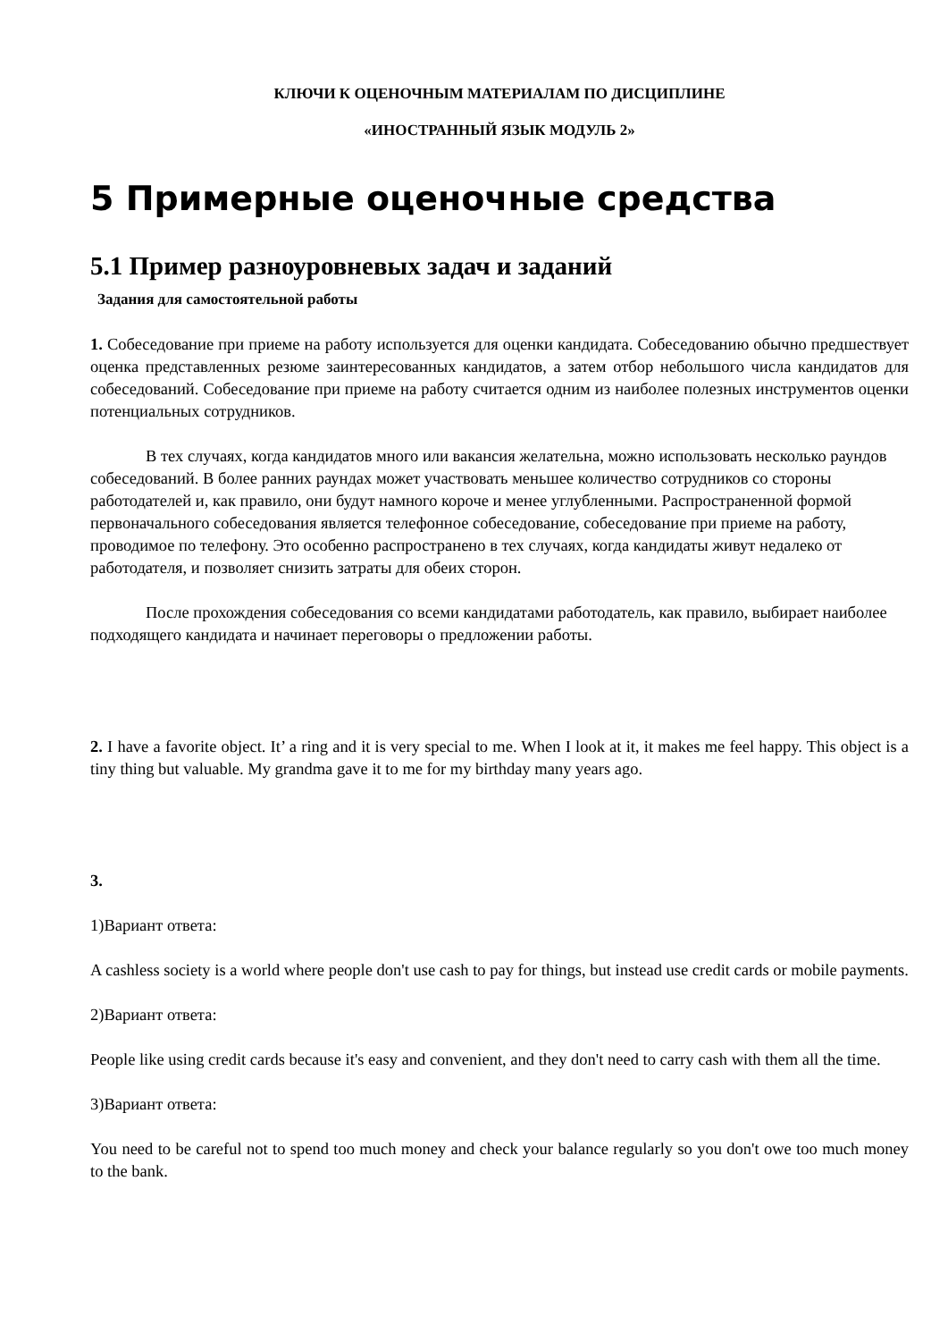КЛЮЧИ К ОЦЕНОЧНЫМ МАТЕРИАЛАМ ПО ДИСЦИПЛИНЕ
«ИНОСТРАННЫЙ ЯЗЫК МОДУЛЬ 2»
5 Примерные оценочные средства
5.1 Пример разноуровневых задач и заданий
Задания для самостоятельной работы
1. Собеседование при приеме на работу используется для оценки кандидата. Собеседованию обычно предшествует оценка представленных резюме заинтересованных кандидатов, а затем отбор небольшого числа кандидатов для собеседований. Собеседование при приеме на работу считается одним из наиболее полезных инструментов оценки потенциальных сотрудников.
В тех случаях, когда кандидатов много или вакансия желательна, можно использовать несколько раундов собеседований. В более ранних раундах может участвовать меньшее количество сотрудников со стороны работодателей и, как правило, они будут намного короче и менее углубленными. Распространенной формой первоначального собеседования является телефонное собеседование, собеседование при приеме на работу, проводимое по телефону. Это особенно распространено в тех случаях, когда кандидаты живут недалеко от работодателя, и позволяет снизить затраты для обеих сторон.
После прохождения собеседования со всеми кандидатами работодатель, как правило, выбирает наиболее подходящего кандидата и начинает переговоры о предложении работы.
2. I have a favorite object. It’ a ring and it is very special to me. When I look at it, it makes me feel happy. This object is a tiny thing but valuable. My grandma gave it to me for my birthday many years ago.
3.
1)Вариант ответа:
A cashless society is a world where people don't use cash to pay for things, but instead use credit cards or mobile payments.
2)Вариант ответа:
People like using credit cards because it's easy and convenient, and they don't need to carry cash with them all the time.
3)Вариант ответа:
You need to be careful not to spend too much money and check your balance regularly so you don't owe too much money to the bank.